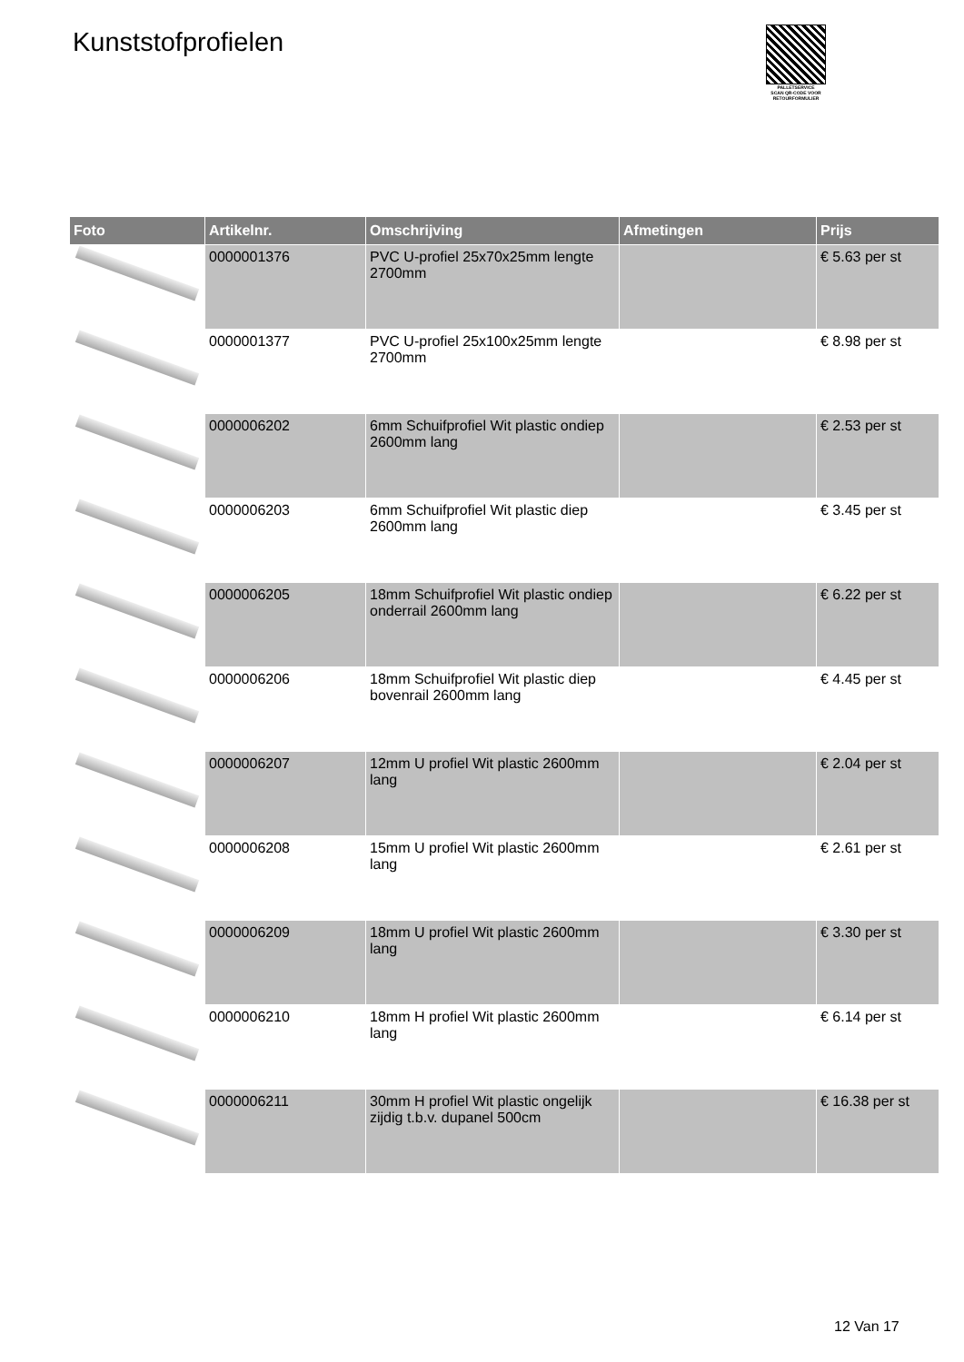Kunststofprofielen
PALLETSERVICE
SCAN QR-CODE VOOR
RETOURFORMULIER
| Foto | Artikelnr. | Omschrijving | Afmetingen | Prijs |
| --- | --- | --- | --- | --- |
| | 0000001376 | PVC U-profiel 25x70x25mm lengte 2700mm | | € 5.63 per st |
| | 0000001377 | PVC U-profiel 25x100x25mm lengte 2700mm | | € 8.98 per st |
| | 0000006202 | 6mm Schuifprofiel Wit plastic ondiep 2600mm lang | | € 2.53 per st |
| | 0000006203 | 6mm Schuifprofiel Wit plastic diep 2600mm lang | | € 3.45 per st |
| | 0000006205 | 18mm Schuifprofiel Wit plastic ondiep onderrail 2600mm lang | | € 6.22 per st |
| | 0000006206 | 18mm Schuifprofiel Wit plastic diep bovenrail 2600mm lang | | € 4.45 per st |
| | 0000006207 | 12mm U profiel Wit plastic 2600mm lang | | € 2.04 per st |
| | 0000006208 | 15mm U profiel Wit plastic 2600mm lang | | € 2.61 per st |
| | 0000006209 | 18mm U profiel Wit plastic 2600mm lang | | € 3.30 per st |
| | 0000006210 | 18mm H profiel Wit plastic 2600mm lang | | € 6.14 per st |
| | 0000006211 | 30mm H profiel Wit plastic ongelijk zijdig t.b.v. dupanel 500cm | | € 16.38 per st |
12 Van 17